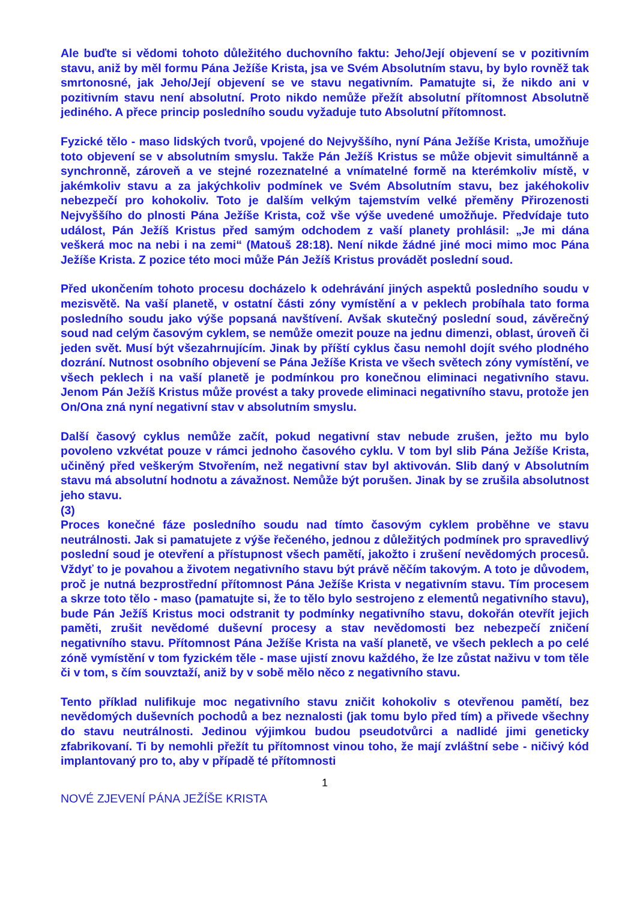Ale buďte si vědomi tohoto důležitého duchovního faktu: Jeho/Její objevení se v pozitivním stavu, aniž by měl formu Pána Ježíše Krista, jsa ve Svém Absolutním stavu, by bylo rovněž tak smrtonosné, jak Jeho/Její objevení se ve stavu negativním. Pamatujte si, že nikdo ani v pozitivním stavu není absolutní. Proto nikdo nemůže přežít absolutní přítomnost Absolutně jediného. A přece princip posledního soudu vyžaduje tuto Absolutní přítomnost.
Fyzické tělo - maso lidských tvorů, vpojené do Nejvyššího, nyní Pána Ježíše Krista, umožňuje toto objevení se v absolutním smyslu. Takže Pán Ježíš Kristus se může objevit simultánně a synchronně, zároveň a ve stejné rozeznatelné a vnímatelné formě na kterémkoliv místě, v jakémkoliv stavu a za jakýchkoliv podmínek ve Svém Absolutním stavu, bez jakéhokoliv nebezpečí pro kohokoliv. Toto je dalším velkým tajemstvím velké přeměny Přirozenosti Nejvyššího do plnosti Pána Ježíše Krista, což vše výše uvedené umožňuje. Předvídaje tuto událost, Pán Ježíš Kristus před samým odchodem z vaší planety prohlásil: „Je mi dána veškerá moc na nebi i na zemi“ (Matouš 28:18). Není nikde žádné jiné moci mimo moc Pána Ježíše Krista. Z pozice této moci může Pán Ježíš Kristus provádět poslední soud.
Před ukončením tohoto procesu docházelo k odehrávání jiných aspektů posledního soudu v mezisvětě. Na vaší planetě, v ostatní části zóny vymístění a v peklech probíhala tato forma posledního soudu jako výše popsaná navštívení. Avšak skutečný poslední soud, závěrečný soud nad celým časovým cyklem, se nemůže omezit pouze na jednu dimenzi, oblast, úroveň či jeden svět. Musí být všezahrnujícím. Jinak by příští cyklus času nemohl dojít svého plodného dozrání. Nutnost osobního objevení se Pána Ježíše Krista ve všech světech zóny vymístění, ve všech peklech i na vaší planetě je podmínkou pro konečnou eliminaci negativního stavu. Jenom Pán Ježíš Kristus může provést a taky provede eliminaci negativního stavu, protože jen On/Ona zná nyní negativní stav v absolutním smyslu.
Další časový cyklus nemůže začít, pokud negativní stav nebude zrušen, ježto mu bylo povoleno vzkvétat pouze v rámci jednoho časového cyklu. V tom byl slib Pána Ježíše Krista, učiněný před veškerým Stvořením, než negativní stav byl aktivován. Slib daný v Absolutním stavu má absolutní hodnotu a závažnost. Nemůže být porušen. Jinak by se zrušila absolutnost jeho stavu.
(3)
Proces konečné fáze posledního soudu nad tímto časovým cyklem proběhne ve stavu neutrálnosti. Jak si pamatujete z výše řečeného, jednou z důležitých podmínek pro spravedlivý poslední soud je otevření a přístupnost všech pamětí, jakožto i zrušení nevědomých procesů. Vždyť to je povahou a životem negativního stavu být právě něčím takovým. A toto je důvodem, proč je nutná bezprostřední přítomnost Pána Ježíše Krista v negativním stavu. Tím procesem a skrze toto tělo - maso (pamatujte si, že to tělo bylo sestrojeno z elementů negativního stavu), bude Pán Ježíš Kristus moci odstranit ty podmínky negativního stavu, dokořán otevřít jejich paměti, zrušit nevědomé duševní procesy a stav nevědomosti bez nebezpečí zničení negativního stavu. Přítomnost Pána Ježíše Krista na vaší planetě, ve všech peklech a po celé zóně vymístění v tom fyzickém těle - mase ujistí znovu každého, že lze zůstat naživu v tom těle či v tom, s čím souvztaží, aniž by v sobě mělo něco z negativního stavu.
Tento příklad nulifikuje moc negativního stavu zničit kohokoliv s otevřenou pamětí, bez nevědomých duševních pochodů a bez neznalosti (jak tomu bylo před tím) a přivede všechny do stavu neutrálnosti. Jedinou výjimkou budou pseudotvůrci a nadlidé jimi geneticky zfabrikovaní. Ti by nemohli přežít tu přítomnost vinou toho, že mají zvláštní sebe - ničivý kód implantovaný pro to, aby v případě té přítomnosti
1
NOVÉ ZJEVENÍ PÁNA JEŽÍŠE KRISTA